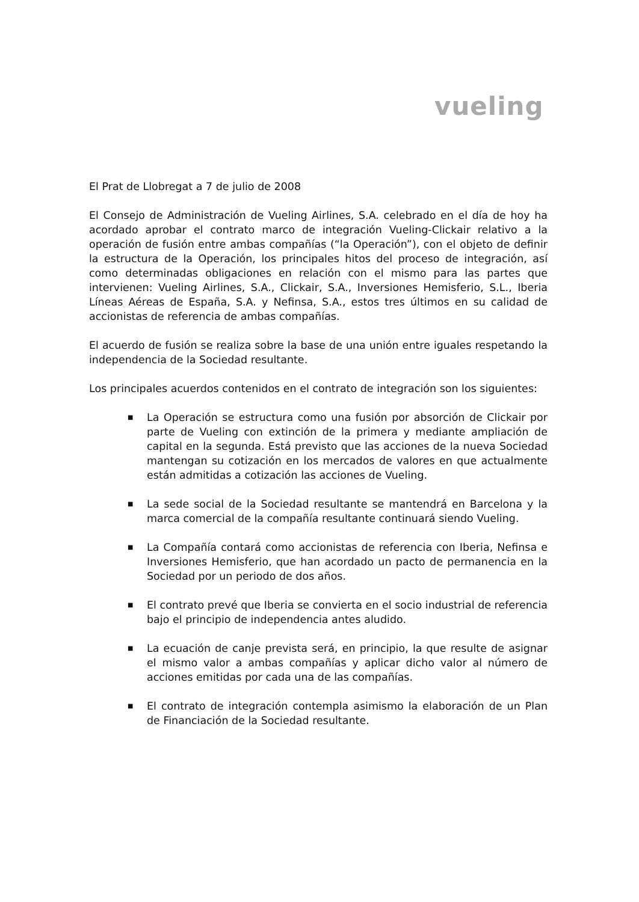vueling
El Prat de Llobregat a 7 de julio de 2008
El Consejo de Administración de Vueling Airlines, S.A. celebrado en el día de hoy ha acordado aprobar el contrato marco de integración Vueling-Clickair relativo a la operación de fusión entre ambas compañías (“la Operación”), con el objeto de definir la estructura de la Operación, los principales hitos del proceso de integración, así como determinadas obligaciones en relación con el mismo para las partes que intervienen: Vueling Airlines, S.A., Clickair, S.A., Inversiones Hemisferio, S.L., Iberia Líneas Aéreas de España, S.A. y Nefinsa, S.A., estos tres últimos en su calidad de accionistas de referencia de ambas compañías.
El acuerdo de fusión se realiza sobre la base de una unión entre iguales respetando la independencia de la Sociedad resultante.
Los principales acuerdos contenidos en el contrato de integración son los siguientes:
■ La Operación se estructura como una fusión por absorción de Clickair por parte de Vueling con extinción de la primera y mediante ampliación de capital en la segunda. Está previsto que las acciones de la nueva Sociedad mantengan su cotización en los mercados de valores en que actualmente están admitidas a cotización las acciones de Vueling.
■ La sede social de la Sociedad resultante se mantendrá en Barcelona y la marca comercial de la compañía resultante continuará siendo Vueling.
■ La Compañía contará como accionistas de referencia con Iberia, Nefinsa e Inversiones Hemisferio, que han acordado un pacto de permanencia en la Sociedad por un periodo de dos años.
■ El contrato prevé que Iberia se convierta en el socio industrial de referencia bajo el principio de independencia antes aludido.
■ La ecuación de canje prevista será, en principio, la que resulte de asignar el mismo valor a ambas compañías y aplicar dicho valor al número de acciones emitidas por cada una de las compañías.
■ El contrato de integración contempla asimismo la elaboración de un Plan de Financiación de la Sociedad resultante.